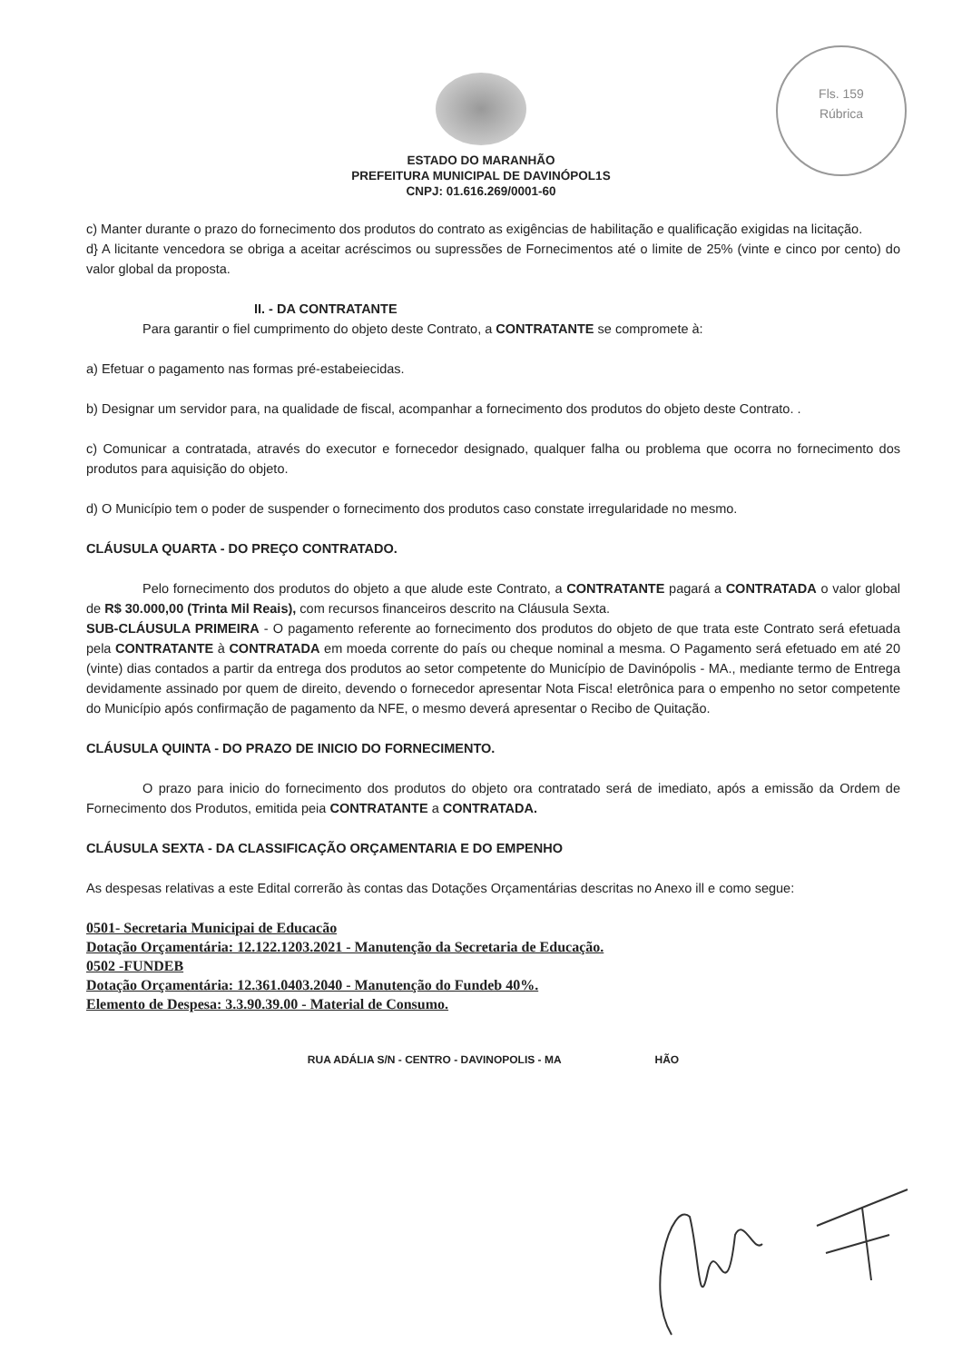Fls. 159
Rúbrica
ESTADO DO MARANHÃO
PREFEITURA MUNICIPAL DE DAVINÓPOL1S
CNPJ: 01.616.269/0001-60
c) Manter durante o prazo do fornecimento dos produtos do contrato as exigências de habilitação e qualificação exigidas na licitação.
d} A licitante vencedora se obriga a aceitar acréscimos ou supressões de Fornecimentos até o limite de 25% (vinte e cinco por cento) do valor global da proposta.
II. - DA CONTRATANTE
Para garantir o fiel cumprimento do objeto deste Contrato, a CONTRATANTE se compromete à:
a) Efetuar o pagamento nas formas pré-estabeiecidas.
b) Designar um servidor para, na qualidade de fiscal, acompanhar a fornecimento dos produtos do objeto deste Contrato. .
c) Comunicar a contratada, através do executor e fornecedor designado, qualquer falha ou problema que ocorra no fornecimento dos produtos para aquisição do objeto.
d) O Município tem o poder de suspender o fornecimento dos produtos caso constate irregularidade no mesmo.
CLÁUSULA QUARTA - DO PREÇO CONTRATADO.
Pelo fornecimento dos produtos do objeto a que alude este Contrato, a CONTRATANTE pagará a CONTRATADA o valor global de R$ 30.000,00 (Trinta Mil Reais), com recursos financeiros descrito na Cláusula Sexta.
SUB-CLÁUSULA PRIMEIRA - O pagamento referente ao fornecimento dos produtos do objeto de que trata este Contrato será efetuada pela CONTRATANTE à CONTRATADA em moeda corrente do país ou cheque nominal a mesma. O Pagamento será efetuado em até 20 (vinte) dias contados a partir da entrega dos produtos ao setor competente do Município de Davinópolis - MA., mediante termo de Entrega devidamente assinado por quem de direito, devendo o fornecedor apresentar Nota Fisca! eletrônica para o empenho no setor competente do Município após confirmação de pagamento da NFE, o mesmo deverá apresentar o Recibo de Quitação.
CLÁUSULA QUINTA - DO PRAZO DE INICIO DO FORNECIMENTO.
O prazo para inicio do fornecimento dos produtos do objeto ora contratado será de imediato, após a emissão da Ordem de Fornecimento dos Produtos, emitida peia CONTRATANTE a CONTRATADA.
CLÁUSULA SEXTA - DA CLASSIFICAÇÃO ORÇAMENTARIA E DO EMPENHO
As despesas relativas a este Edital correrão às contas das Dotações Orçamentárias descritas no Anexo ill e como segue:
0501- Secretaria Municipai de Educacão
Dotação Orçamentária: 12.122.1203.2021 - Manutenção da Secretaria de Educação.
0502 -FUNDEB
Dotação Orçamentária: 12.361.0403.2040 - Manutenção do Fundeb 40%.
Elemento de Despesa: 3.3.90.39.00 - Material de Consumo.
RUA ADÁLIA S/N - CENTRO - DAVINOPOLIS - MA HÃO